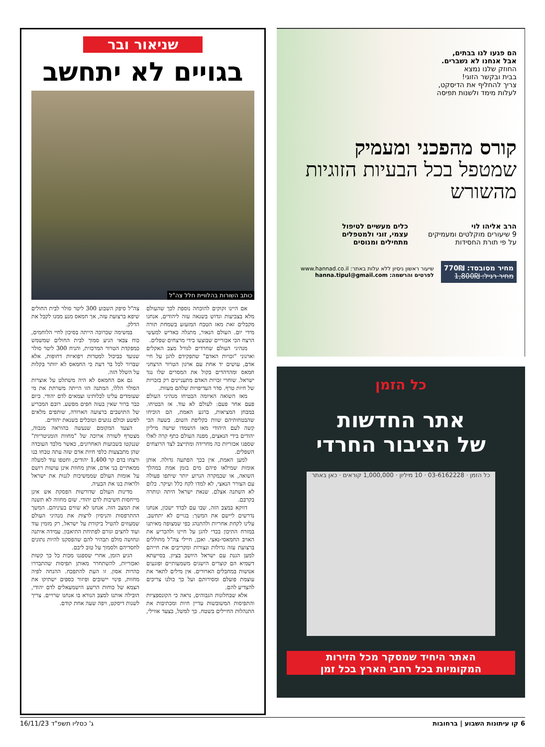הם פגעו לנו בבתים,
אבל אנחנו לא נשברים.
החוזק שלנו נמצא
בבית ובקשר הזוגי!
צריך להחליף את הדיסקט,
לעלות מימד ולשנות תפיסה
קורס מהפכני ומעמיק
שמטפל בכל הבעיות הזוגיות מהשורש
הרב אליהו לוי
9 שיעורים מוקלטים ומעמיקים
על פי תורת החסידות
כלים מעשיים לטיפול
עצמי, זוגי ולמטפלים
מתחילים ומנוסים
מחיר מסובסד: 770₪
מחיר רגיל: 1,800₪
שיעור ראשון ניסיון ללא עלות באתר: www.hannad.co.il
לפרטים והרשמה: hanna.tipul@gmail.com
כל הזמן
אתר החדשות
של הציבור החרדי
כל הזמן · 03-6162228 · 10 מיליון · 1,000,000 קוראים · כאן באתר
האתר היחיד שמסקר מכל הזירות
המקומיות בכל רחבי הארץ בכל זמן
שניאור ובר
בגויים לא יתחשב
כותב השורות בהלוויית חלל צה"ל
אם היינו זקוקים להוכחה נוספת לכך שהעולם מלא בצביעות וגדוש בשנאה עזה ליהודים, אנחנו מקבלים זאת מאז הטבח המזעזע בשמחת תורה מידי יום. העולם הנאור, מתגלה כאדיש למעשי הרצח הכי אכזריים שבוצעו בידי מרצחים שפלים.
מנהיגי העולם שחרדים לגורל מצב האקלים וארגוני "זכויות האדם" שתפקידם להגן על חיי אדם, עושים יד אחת עם ארגון הטרור הרצחני חמאס ומהדהדים בקול את המסרים שלו נגד ישראל. שוחרי זכויות האדם מתעניינים רק בזכויות של חיות טרף. סדר העדיפויות שלהם מעוות.
מאז השואה האיומה הבטיחו מנהיגי העולם פעם אחר פעם: לעולם לא עוד. אז הבטיחו. במבחן המציאות, ברגע האמת, הם הוכיחו שהבטחותיהם שוות כקליפת השום. בשעה הכי קשה לעם היהודי מאז הושמדו שישה מיליון יהודים בידי הנאצים, מפנה העולם כתף קרה לאלו שספגו אכזריות כה מחרידה ומתייצב לצד הרוצחים השפלים.
למען האמת, אין בכך הפתעה גדולה. אותן אומות שמילאו פיהם מים בזמן אמת במהלך השואה, או שבמקרה הגרוע יותר שיתפו פעולה עם הצורר הנאצי, לא למדו לקח כלל ועיקר. כלום לא השתנה אצלם. שנאת ישראל היתה ונותרה בקרבם.
דווקא במצב הזה, שבו עם לבדד ישכון, אנחנו נדרשים ליישם את המשך: בגויים לא יתחשב. עלינו לקחת אחריות ולהתנהג כפי שמצופה מאיתנו במזרח התיכון בכדי להגן על חיינו ולהכריע את האויב החמאסי-נאצי. ואכן, חיילי צה"ל מחוללים ברצועת עזה גדולות ונצורות ומקריבים את חייהם למען הגנת עם ישראל היושב בציון. בסייעתא דשמיא הם קוצרים הישגים משמעותיים ופוגעים אנושות במחבלים הארורים. אין מילים לתאר את עוצמת פועלם ומסירותם ועל כך כולנו צריכים להצדיע להם.
אלא שבחלונות הגבוהים, נראה כי הקונספציות והתפיסות המשובשות עדיין חיות ומכתיבות את התנהלות החיילים בשטח. כך למשל, בצעד אווילי, צה"ל סיפק השבוע 300 ליטר סולר לבית החולים שיפא ברצועת עזה, אך חמאס מנע ממנו לקבל את הדלק.
במשימה שכרוכה הייתה בסיכון לחיי הלוחמים, כוח צבאי הגיע סמוך לבית החולים שמשמש כמפקדת הטרור המרכזית, והניח 300 ליטר סולר שנועד כביכול למטרות רפואיות דחופות, אלא שברור לכל בר דעת כי החמאס לא יוותר בקלות על השלל הזה.
גם אם החמאס לא היה משתלט על אוצרות הסולר הללו, המתנה הזו הייתה משרתת את מי שעומדים עלינו לכלותינו וצמאים לדם יהודי. כיום כבר ברור שאין בעזה חפים מפשע. רובם המכריע של התושבים ברצועה הארורה, שותפים מלאים לפשע וכולם נגועים וטובלים בשנאת יהודים.
הצעד המקומם שנעשה בהוראה מגבוה, מצטרף לשורה ארוכה של "מחוות הומניטריות" שננקטו בשבועות האחרונים, כאשר מלבד העובדה שהן מתבצעות כלפי חיות אדם שזה עתה טבחו בנו ורצחו בדם קר 1,400 יהודים, וחטפו עוד למעלה ממאתיים בני אדם, אותן מחוות אינן עושות רושם על אומות העולם שממשיכות לגנות את ישראל ולראות בנו את הבעיה.
מדינות העולם שדורשות הפסקת אש אינן מייחסות חשיבות לדם יהודי. שום מחווה לא תשנה את המצב הזה. אנחנו לא שווים בעיניהם. המשך ההתרפסות והניסיון לרצות את מנהיגי העולם שמעוזים להטיל ביקורת על ישראל, רק מזמין עוד ועוד לחצים וגורם לפתיחת התיאבון. עמידה איתנה ונחושה מולם תבהיר להם שהפסקנו להיות נתונים לחסדיהם ולסמוך על טוב ליבם.
הגיע הזמן, אחרי שספגנו מכות כל כך קשות ואכזריות, להשתחרר מאותן תפיסות שהתבררו כהרות אסון. זו העת להתפכח. ההנחה לפיה מחוות, פינוי יישובים ופיזור כספים ישתיקו את הצמא של כוחות הרשע הישמעאלים לדם יהודי, הובילה אותנו למצב הנורא בו אנחנו שרויים. צריך לשנות דיסקט, ויפה שעה אחת קודם.
6 קו עיתונות השבוע | ברחובות ג' כסליו תשפ"ד 16/11/23